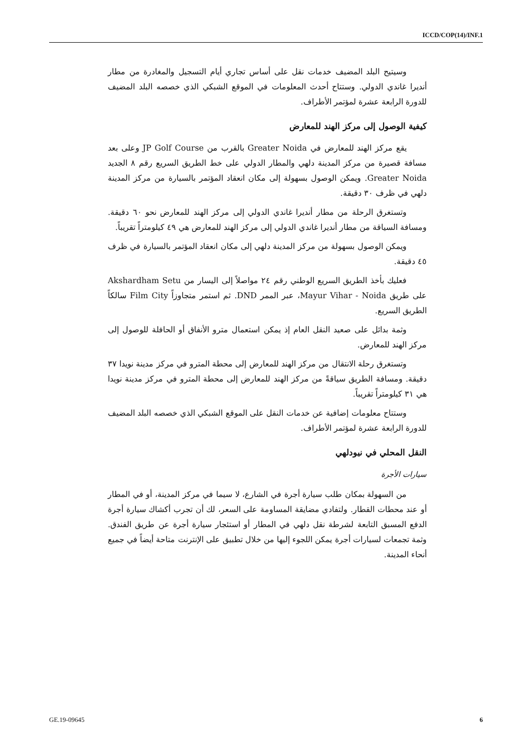ICCD/COP(14)/INF.1
وسيتيح البلد المضيف خدمات نقل على أساس تجاري أيام التسجيل والمغادرة من مطار أنديرا غاندي الدولي. وستتاح أحدث المعلومات في الموقع الشبكي الذي خصصه البلد المضيف للدورة الرابعة عشرة لمؤتمر الأطراف.
كيفية الوصول إلى مركز الهند للمعارض
يقع مركز الهند للمعارض في Greater Noida بالقرب من JP Golf Course وعلى بعد مسافة قصيرة من مركز المدينة دلهي والمطار الدولي على خط الطريق السريع رقم ٨ الجديد Greater Noida. ويمكن الوصول بسهولة إلى مكان انعقاد المؤتمر بالسيارة من مركز المدينة دلهي في ظرف ٣٠ دقيقة.
وتستغرق الرحلة من مطار أنديرا غاندي الدولي إلى مركز الهند للمعارض نحو ٦٠ دقيقة. ومسافة السياقة من مطار أنديرا غاندي الدولي إلى مركز الهند للمعارض هي ٤٩ كيلومتراً تقريباً.
ويمكن الوصول بسهولة من مركز المدينة دلهي إلى مكان انعقاد المؤتمر بالسيارة في ظرف ٤٥ دقيقة.
فعليك بأخذ الطريق السريع الوطني رقم ٢٤ مواصلاً إلى اليسار من Akshardham Setu على طريق Mayur Vihar - Noida، عبر الممر DND. ثم استمر متجاوزاً Film City سالكاً الطريق السريع.
وثمة بدائل على صعيد النقل العام إذ يمكن استعمال مترو الأنفاق أو الحافلة للوصول إلى مركز الهند للمعارض.
وتستغرق رحلة الانتقال من مركز الهند للمعارض إلى محطة المترو في مركز مدينة نويدا ٣٧ دقيقة. ومسافة الطريق سياقةً من مركز الهند للمعارض إلى محطة المترو في مركز مدينة نويدا هي ٣١ كيلومتراً تقريباً.
وستتاح معلومات إضافية عن خدمات النقل على الموقع الشبكي الذي خصصه البلد المضيف للدورة الرابعة عشرة لمؤتمر الأطراف.
النقل المحلي في نيودلهي
سيارات الأجرة
من السهولة بمكان طلب سيارة أجرة في الشارع، لا سيما في مركز المدينة، أو في المطار أو عند محطات القطار. ولتفادي مضايقة المساومة على السعر، لك أن تجرب أكشاك سيارة أجرة الدفع المسبق التابعة لشرطة نقل دلهي في المطار أو استئجار سيارة أجرة عن طريق الفندق. وثمة تجمعات لسيارات أجرة يمكن اللجوء إليها من خلال تطبيق على الإنترنت متاحة أيضاً في جميع أنحاء المدينة.
GE.19-09645 6